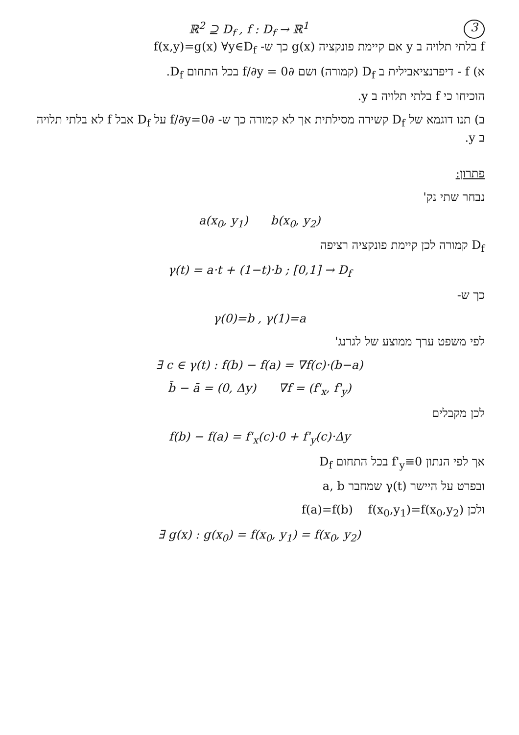ℝ<sup>2</sup> ⊇ D<sub>f</sub> , f : D<sub>f</sub> → ℝ<sup>1</sup> 3
f בלתי תלויה ב y אם קיימת פונקציה g(x) כך ש- f(x,y)=g(x) ∀y∈D<sub>f</sub>
א) f - דיפרנציאבילית ב D<sub>f</sub> (קמורה) ושם ∂f/∂y = 0 בכל התחום D<sub>f</sub>.
הוכיחו כי f בלתי תלויה ב y.
ב) תנו דוגמא של D<sub>f</sub> קשירה מסילתית אך לא קמורה כך ש- ∂f/∂y=0 על D<sub>f</sub> אבל f לא בלתי תלויה ב y.
פתרון:
נבחר שתי נק'
a(x<sub>0</sub>, y<sub>1</sub>) b(x<sub>0</sub>, y<sub>2</sub>)
D<sub>f</sub> קמורה לכן קיימת פונקציה רציפה
γ(t) = a·t + (1−t)·b ; [0,1] → D<sub>f</sub>
כך ש-
γ(0)=b , γ(1)=a
לפי משפט ערך ממוצע של לגרנג'
∃ c ∈ γ(t) : f(b) − f(a) = ∇f(c)·(b−a)
b̄ − ā = (0, Δy) ∇f = (f'<sub>x</sub>, f'<sub>y</sub>)
לכן מקבלים
f(b) − f(a) = f'<sub>x</sub>(c)·0 + f'<sub>y</sub>(c)·Δy
אך לפי הנתון f'<sub>y</sub>≡0 בכל התחום D<sub>f</sub>
ובפרט על היישר γ(t) שמחבר a, b
ולכן f(a)=f(b) f(x<sub>0</sub>,y<sub>1</sub>)=f(x<sub>0</sub>,y<sub>2</sub>)
∃ g(x) : g(x<sub>0</sub>) = f(x<sub>0</sub>, y<sub>1</sub>) = f(x<sub>0</sub>, y<sub>2</sub>)